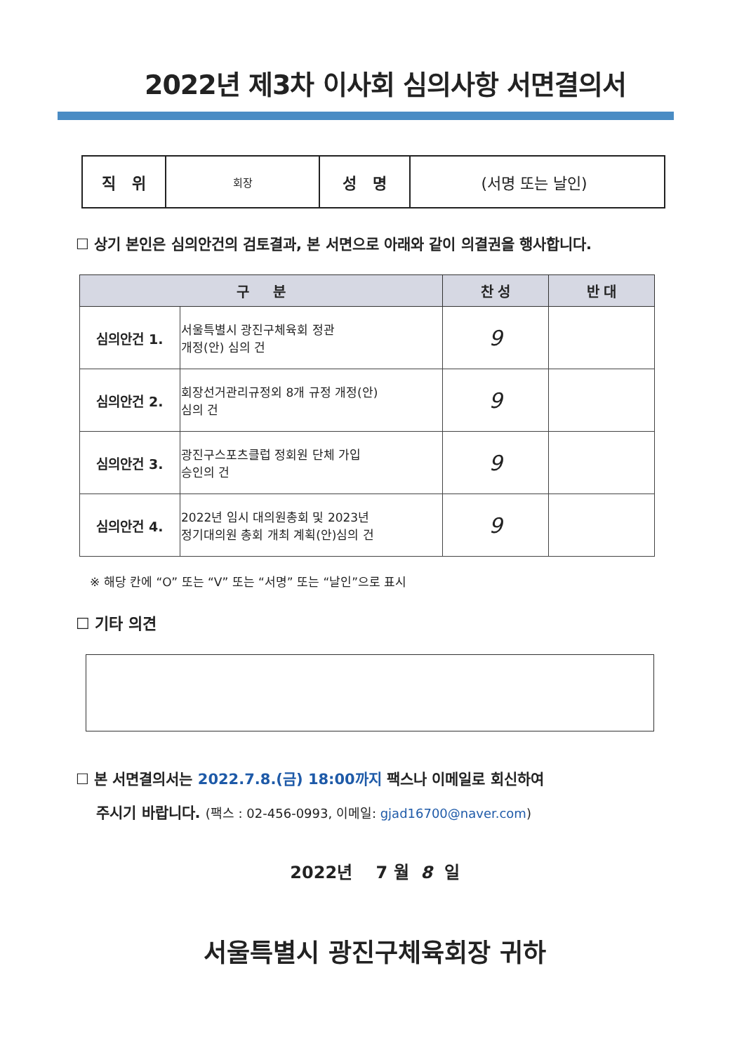2022년 제3차 이사회 심의사항 서면결의서
| 직 위 | 회장 | 성 명 | (서명 또는 날인) |
☐ 상기 본인은 심의안건의 검토결과, 본 서면으로 아래와 같이 의결권을 행사합니다.
| 구 분 | | 찬 성 | 반 대 |
| --- | --- | --- | --- |
| 심의안건 1. | 서울특별시 광진구체육회 정관 개정(안) 심의 건 | 9 | |
| 심의안건 2. | 회장선거관리규정외 8개 규정 개정(안) 심의 건 | 9 | |
| 심의안건 3. | 광진구스포츠클럽 정회원 단체 가입 승인의 건 | 9 | |
| 심의안건 4. | 2022년 임시 대의원총회 및 2023년 정기대의원 총회 개최 계획(안)심의 건 | 9 | |
※ 해당 칸에 “O” 또는 “V” 또는 “서명” 또는 “날인”으로 표시
☐ 기타 의견
☐ 본 서면결의서는 2022.7.8.(금) 18:00까지 팩스나 이메일로 회신하여
주시기 바랍니다. (팩스 : 02-456-0993, 이메일: gjad16700@naver.com)
2022년 7 월 8 일
서울특별시 광진구체육회장 귀하